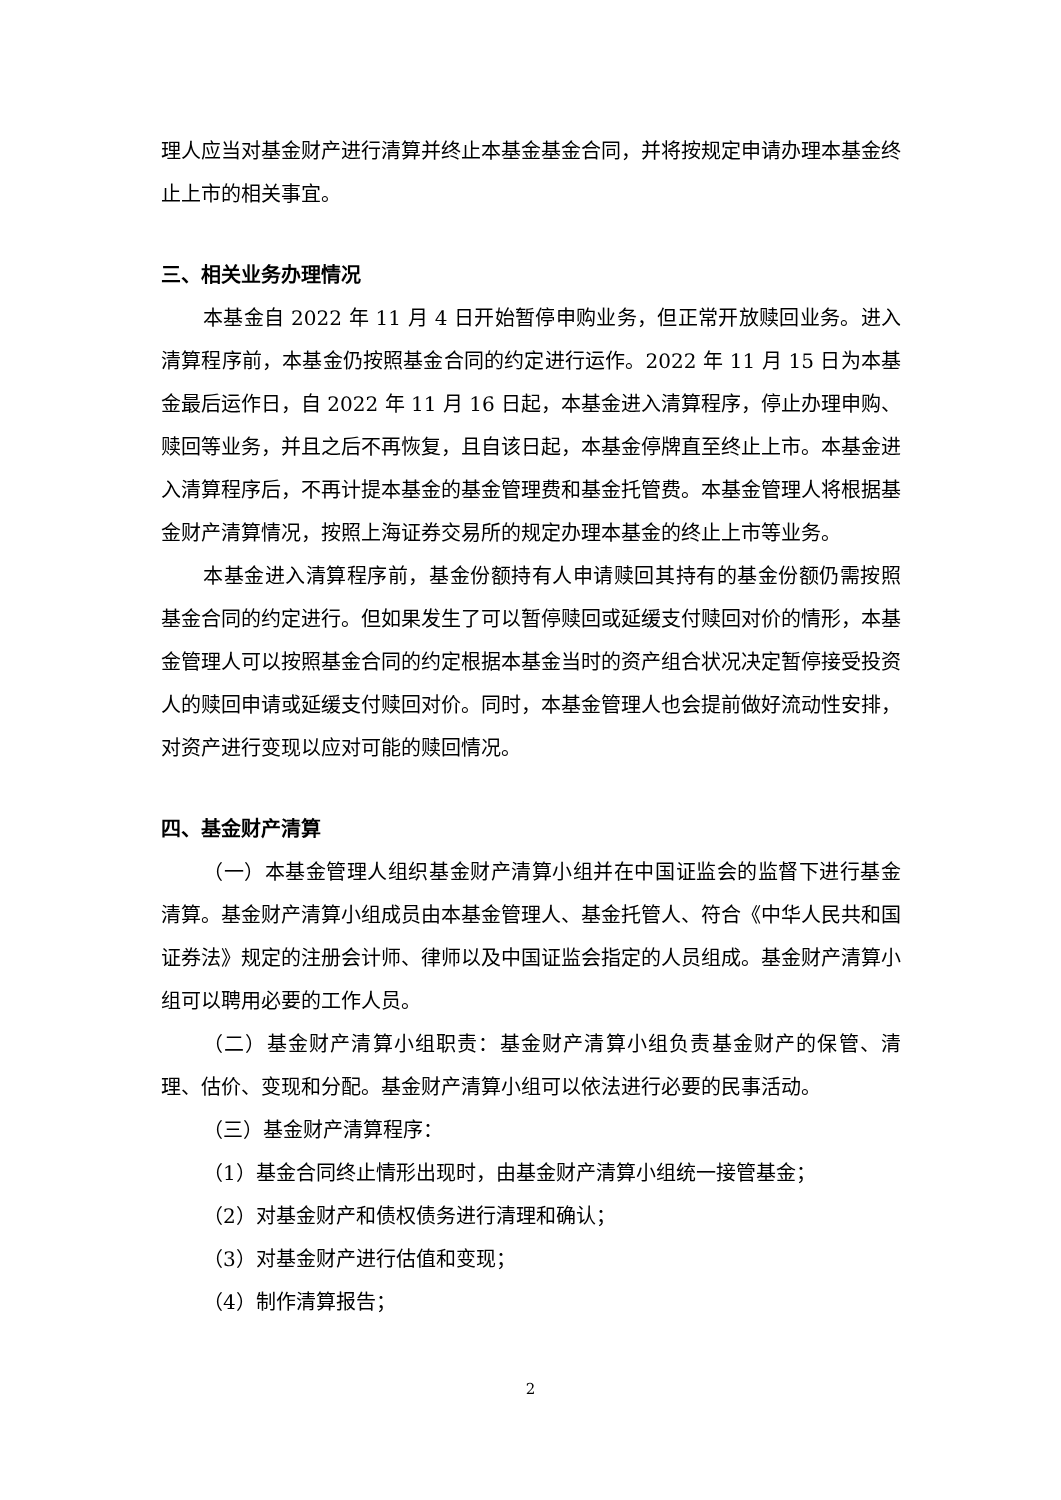理人应当对基金财产进行清算并终止本基金基金合同，并将按规定申请办理本基金终止上市的相关事宜。
三、相关业务办理情况
本基金自 2022 年 11 月 4 日开始暂停申购业务，但正常开放赎回业务。进入清算程序前，本基金仍按照基金合同的约定进行运作。2022 年 11 月 15 日为本基金最后运作日，自 2022 年 11 月 16 日起，本基金进入清算程序，停止办理申购、赎回等业务，并且之后不再恢复，且自该日起，本基金停牌直至终止上市。本基金进入清算程序后，不再计提本基金的基金管理费和基金托管费。本基金管理人将根据基金财产清算情况，按照上海证券交易所的规定办理本基金的终止上市等业务。
本基金进入清算程序前，基金份额持有人申请赎回其持有的基金份额仍需按照基金合同的约定进行。但如果发生了可以暂停赎回或延缓支付赎回对价的情形，本基金管理人可以按照基金合同的约定根据本基金当时的资产组合状况决定暂停接受投资人的赎回申请或延缓支付赎回对价。同时，本基金管理人也会提前做好流动性安排，对资产进行变现以应对可能的赎回情况。
四、基金财产清算
（一）本基金管理人组织基金财产清算小组并在中国证监会的监督下进行基金清算。基金财产清算小组成员由本基金管理人、基金托管人、符合《中华人民共和国证券法》规定的注册会计师、律师以及中国证监会指定的人员组成。基金财产清算小组可以聘用必要的工作人员。
（二）基金财产清算小组职责：基金财产清算小组负责基金财产的保管、清理、估价、变现和分配。基金财产清算小组可以依法进行必要的民事活动。
（三）基金财产清算程序：
（1）基金合同终止情形出现时，由基金财产清算小组统一接管基金；
（2）对基金财产和债权债务进行清理和确认；
（3）对基金财产进行估值和变现；
（4）制作清算报告；
2